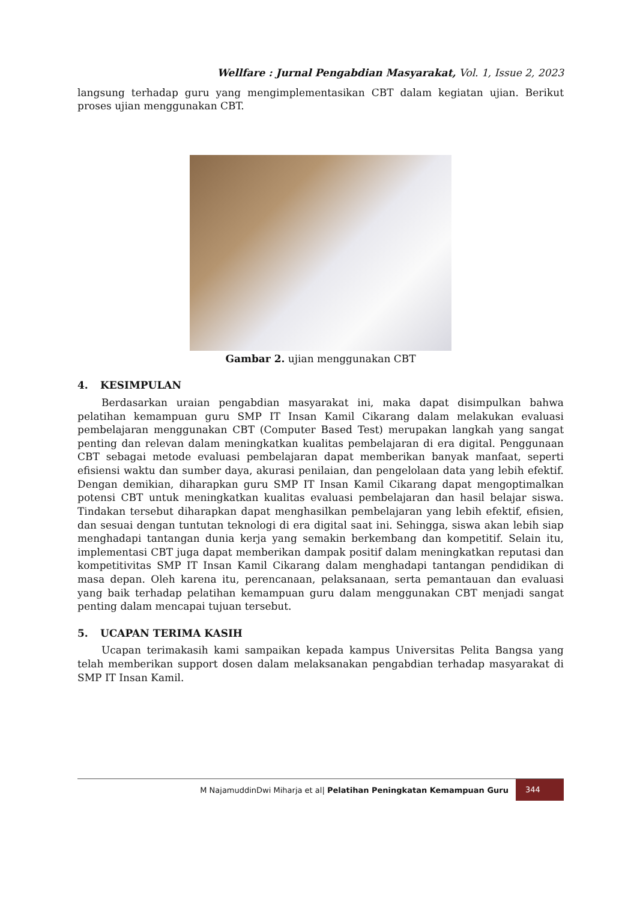Wellfare : Jurnal Pengabdian Masyarakat, Vol. 1, Issue 2, 2023
langsung terhadap guru yang mengimplementasikan CBT dalam kegiatan ujian. Berikut proses ujian menggunakan CBT.
Gambar 2. ujian menggunakan CBT
4. KESIMPULAN
Berdasarkan uraian pengabdian masyarakat ini, maka dapat disimpulkan bahwa pelatihan kemampuan guru SMP IT Insan Kamil Cikarang dalam melakukan evaluasi pembelajaran menggunakan CBT (Computer Based Test) merupakan langkah yang sangat penting dan relevan dalam meningkatkan kualitas pembelajaran di era digital. Penggunaan CBT sebagai metode evaluasi pembelajaran dapat memberikan banyak manfaat, seperti efisiensi waktu dan sumber daya, akurasi penilaian, dan pengelolaan data yang lebih efektif. Dengan demikian, diharapkan guru SMP IT Insan Kamil Cikarang dapat mengoptimalkan potensi CBT untuk meningkatkan kualitas evaluasi pembelajaran dan hasil belajar siswa. Tindakan tersebut diharapkan dapat menghasilkan pembelajaran yang lebih efektif, efisien, dan sesuai dengan tuntutan teknologi di era digital saat ini. Sehingga, siswa akan lebih siap menghadapi tantangan dunia kerja yang semakin berkembang dan kompetitif. Selain itu, implementasi CBT juga dapat memberikan dampak positif dalam meningkatkan reputasi dan kompetitivitas SMP IT Insan Kamil Cikarang dalam menghadapi tantangan pendidikan di masa depan. Oleh karena itu, perencanaan, pelaksanaan, serta pemantauan dan evaluasi yang baik terhadap pelatihan kemampuan guru dalam menggunakan CBT menjadi sangat penting dalam mencapai tujuan tersebut.
5. UCAPAN TERIMA KASIH
Ucapan terimakasih kami sampaikan kepada kampus Universitas Pelita Bangsa yang telah memberikan support dosen dalam melaksanakan pengabdian terhadap masyarakat di SMP IT Insan Kamil.
M NajamuddinDwi Miharja et al| Pelatihan Peningkatan Kemampuan Guru 344